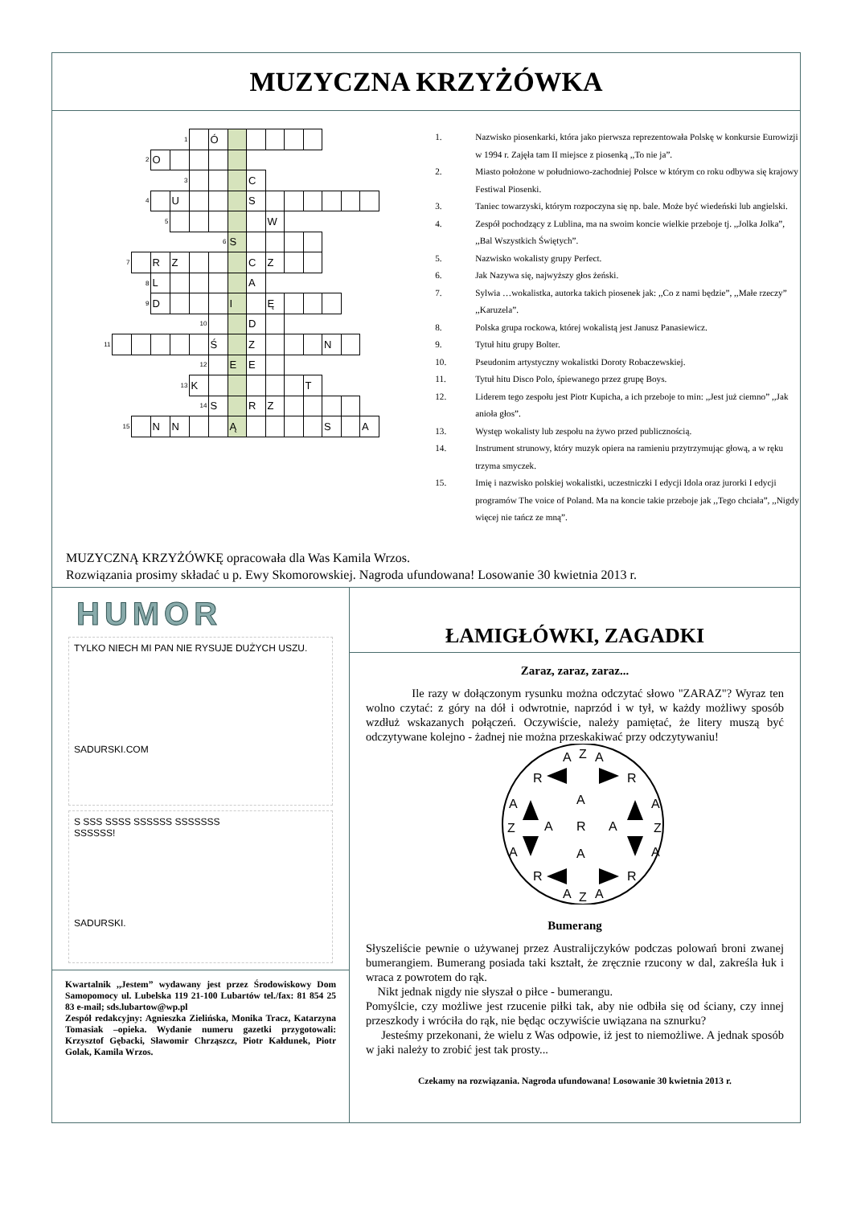MUZYCZNA KRZYŻÓWKA
| | | | | 1 | | Ó | | | | | | | | |
| | | 2 | O | | | | | | | | | | | |
| | | | | 3 | | | | C | | | | | | |
| | | 4 | | U | | | | S | | | | | | |
| | | | 5 | | | | | | W | | | | | |
| | | | | | | 6 | S | | | | | | | |
| | 7 | | R | Z | | | | C | Z | | | | | |
| | | 8 | L | | | | | A | | | | | | |
| | | 9 | D | | | | I | | Ę | | | | | |
| | | | | | 10 | | | D | | | | | | |
| 11 | | | | | | Ś | | Z | | | | N | | |
| | | | | | 12 | | E | E | | | | | | |
| | | | | 13 | K | | | | | | T | | | |
| | | | | | 14 | S | | R | Z | | | | | |
| | 15 | | N | N | | | Ą | | | | | S | | A |
1. Nazwisko piosenkarki, która jako pierwsza reprezentowała Polskę w konkursie Eurowizji w 1994 r. Zajęła tam II miejsce z piosenką ,,To nie ja”.
2. Miasto położone w południowo-zachodniej Polsce w którym co roku odbywa się krajowy Festiwal Piosenki.
3. Taniec towarzyski, którym rozpoczyna się np. bale. Może być wiedeński lub angielski.
4. Zespół pochodzący z Lublina, ma na swoim koncie wielkie przeboje tj. ,,Jolka Jolka”, ,,Bal Wszystkich Świętych”.
5. Nazwisko wokalisty grupy Perfect.
6. Jak Nazywa się, najwyższy głos żeński.
7. Sylwia …wokalistka, autorka takich piosenek jak: ,,Co z nami będzie”, ,,Małe rzeczy” ,,Karuzela”.
8. Polska grupa rockowa, której wokalistą jest Janusz Panasiewicz.
9. Tytuł hitu grupy Bolter.
10. Pseudonim artystyczny wokalistki Doroty Robaczewskiej.
11. Tytuł hitu Disco Polo, śpiewanego przez grupę Boys.
12. Liderem tego zespołu jest Piotr Kupicha, a ich przeboje to min: ,,Jest już ciemno” ,,Jak anioła głos”.
13. Występ wokalisty lub zespołu na żywo przed publicznością.
14. Instrument strunowy, który muzyk opiera na ramieniu przytrzymując głową, a w ręku trzyma smyczek.
15. Imię i nazwisko polskiej wokalistki, uczestniczki I edycji Idola oraz jurorki I edycji programów The voice of Poland. Ma na koncie takie przeboje jak ,,Tego chciała”, ,,Nigdy więcej nie tańcz ze mną”.
MUZYCZNĄ KRZYŻÓWKĘ opracowała dla Was Kamila Wrzos.
Rozwiązania prosimy składać u p. Ewy Skomorowskiej. Nagroda ufundowana! Losowanie 30 kwietnia 2013 r.
HUMOR
TYLKO NIECH MI PAN NIE RYSUJE DUŻYCH USZU.
SADURSKI.COM
S SSS SSSS SSSSSS SSSSSSS
SSSSSS!
SADURSKI.
Kwartalnik ,,Jestem” wydawany jest przez Środowiskowy Dom Samopomocy ul. Lubelska 119 21-100 Lubartów tel./fax: 81 854 25 83 e-mail; sds.lubartow@wp.pl
Zespół redakcyjny: Agnieszka Zielińska, Monika Tracz, Katarzyna Tomasiak –opieka. Wydanie numeru gazetki przygotowali: Krzysztof Gębacki, Sławomir Chrząszcz, Piotr Kałdunek, Piotr Golak, Kamila Wrzos.
ŁAMIGŁÓWKI, ZAGADKI
Zaraz, zaraz, zaraz...
Ile razy w dołączonym rysunku można odczytać słowo "ZARAZ"? Wyraz ten wolno czytać: z góry na dół i odwrotnie, naprzód i w tył, w każdy możliwy sposób wzdłuż wskazanych połączeń. Oczywiście, należy pamiętać, że litery muszą być odczytywane kolejno - żadnej nie można przeskakiwać przy odczytywaniu!
A
Z
A
R
R
A
A
A
Z
A
R
A
Z
A
A
A
R
R
A
Z
A
Bumerang
Słyszeliście pewnie o używanej przez Australijczyków podczas polowań broni zwanej bumerangiem. Bumerang posiada taki kształt, że zręcznie rzucony w dal, zakreśla łuk i wraca z powrotem do rąk.
Nikt jednak nigdy nie słyszał o piłce - bumerangu.
Pomyślcie, czy możliwe jest rzucenie piłki tak, aby nie odbiła się od ściany, czy innej przeszkody i wróciła do rąk, nie będąc oczywiście uwiązana na sznurku?
Jesteśmy przekonani, że wielu z Was odpowie, iż jest to niemożliwe. A jednak sposób w jaki należy to zrobić jest tak prosty...
Czekamy na rozwiązania. Nagroda ufundowana! Losowanie 30 kwietnia 2013 r.